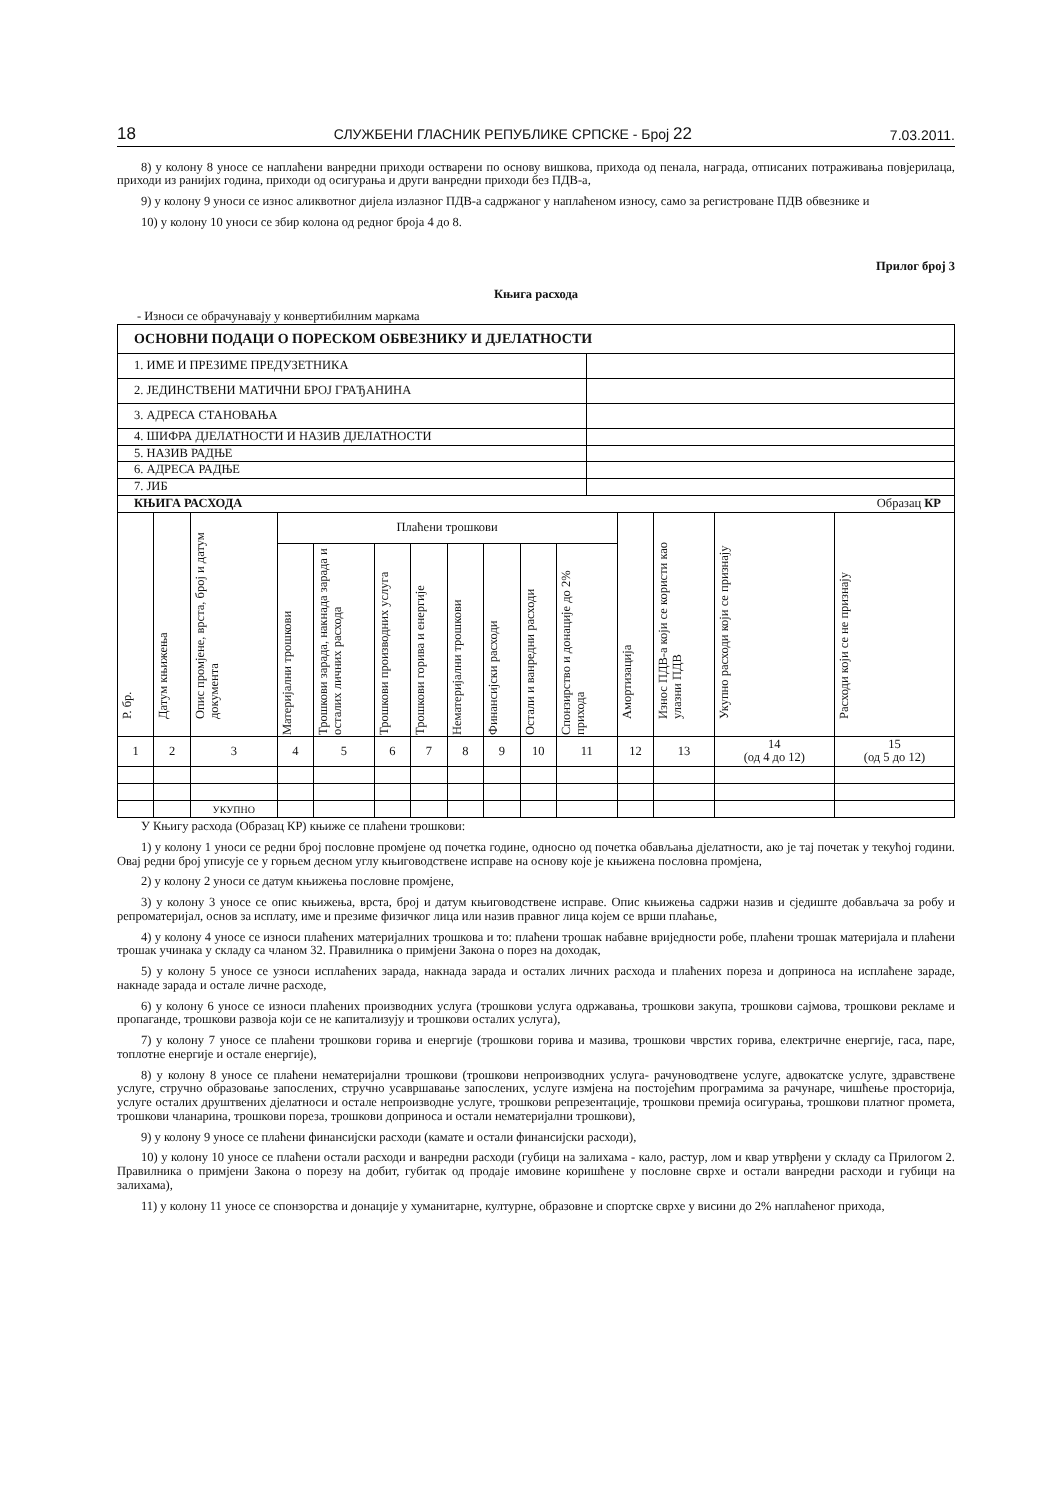18 СЛУЖБЕНИ ГЛАСНИК РЕПУБЛИКЕ СРПСКЕ - Број 22 7.03.2011.
8) у колону 8 уносе се наплаћени ванредни приходи остварени по основу вишкова, прихода од пенала, награда, отписаних потраживања повјерилаца, приходи из ранијих година, приходи од осигурања и други ванредни приходи без ПДВ-а,
9) у колону 9 уноси се износ аликвотног дијела излазног ПДВ-а садржаног у наплаћеном износу, само за регистроване ПДВ обвезнике и
10) у колону 10 уноси се збир колона од редног броја 4 до 8.
Прилог број 3
Књига расхода
- Износи се обрачунавају у конвертибилним маркама
| ОСНОВНИ ПОДАЦИ О ПОРЕСКОМ ОБВЕЗНИКУ И ДЈЕЛАТНОСТИ | |
| 1. ИМЕ И ПРЕЗИМЕ ПРЕДУЗЕТНИКА | |
| 2. ЈЕДИНСТВЕНИ МАТИЧНИ БРОЈ ГРАЂАНИНА | |
| 3. АДРЕСА СТАНОВАЊА | |
| 4. ШИФРА ДЈЕЛАТНОСТИ И НАЗИВ ДЈЕЛАТНОСТИ | |
| 5. НАЗИВ РАДЊЕ | |
| 6. АДРЕСА РАДЊЕ | |
| 7. ЈИБ | |
| КЊИГА РАСХОДА Образац КР | | | | | | | | | | | | | | |
| Р. бр. | Датум књижења | Опис промјене, врста, број и датум документа | Плаћени трошкови | | | | | | | | Амортизација | Износ ПДВ-а који се користи као улазни ПДВ | Укупно расходи који се признају | Расходи који се не признају |
| | | | Материјални трошкови | Трошкови зарада, накнада зарада и осталих личних расхода | Трошкови производних услуга | Трошкови горива и енергије | Нематеријални трошкови | Финансијски расходи | Остали и ванредни расходи | Спонзирство и донације до 2% прихода | | | | |
| 1 | 2 | 3 | 4 | 5 | 6 | 7 | 8 | 9 | 10 | 11 | 12 | 13 | 14 (од 4 до 12) | 15 (од 5 до 12) |
| | | УКУПНО | | | | | | | | | | | | |
У Књигу расхода (Образац КР) књиже се плаћени трошкови:
1) у колону 1 уноси се редни број пословне промјене од почетка године, односно од почетка обављања дјелатности, ако је тај почетак у текућој години. Овај редни број уписује се у горњем десном углу књиговодствене исправе на основу које је књижена пословна промјена,
2) у колону 2 уноси се датум књижења пословне промјене,
3) у колону 3 уносе се опис књижења, врста, број и датум књиговодствене исправе. Опис књижења садржи назив и сједиште добављача за робу и репроматеријал, основ за исплату, име и презиме физичког лица или назив правног лица којем се врши плаћање,
4) у колону 4 уносе се износи плаћених материјалних трошкова и то: плаћени трошак набавне вриједности робе, плаћени трошак материјала и плаћени трошак учинака у складу са чланом 32. Правилника о примјени Закона о порез на доходак,
5) у колону 5 уносе се узноси исплаћених зарада, накнада зарада и осталих личних расхода и плаћених пореза и доприноса на исплаћене зараде, накнаде зарада и остале личне расходе,
6) у колону 6 уносе се износи плаћених производних услуга (трошкови услуга одржавања, трошкови закупа, трошкови сајмова, трошкови рекламе и пропаганде, трошкови развоја који се не капитализују и трошкови осталих услуга),
7) у колону 7 уносе се плаћени трошкови горива и енергије (трошкови горива и мазива, трошкови чврстих горива, електричне енергије, гаса, паре, топлотне енергије и остале енергије),
8) у колону 8 уносе се плаћени нематеријални трошкови (трошкови непроизводних услуга- рачуноводтвене услуге, адвокатске услуге, здравствене услуге, стручно образовање запослених, стручно усавршавање запослених, услуге измјена на постојећим програмима за рачунаре, чишћење просторија, услуге осталих друштвених дјелатноси и остале непроизводне услуге, трошкови репрезентације, трошкови премија осигурања, трошкови платног промета, трошкови чланарина, трошкови пореза, трошкови доприноса и остали нематеријални трошкови),
9) у колону 9 уносе се плаћени финансијски расходи (камате и остали финансијски расходи),
10) у колону 10 уносе се плаћени остали расходи и ванредни расходи (губици на залихама - кало, растур, лом и квар утврђени у складу са Прилогом 2. Правилника о примјени Закона о порезу на добит, губитак од продаје имовине коришћене у пословне сврхе и остали ванредни расходи и губици на залихама),
11) у колону 11 уносе се спонзорства и донације у хуманитарне, културне, образовне и спортске сврхе у висини до 2% наплаћеног прихода,